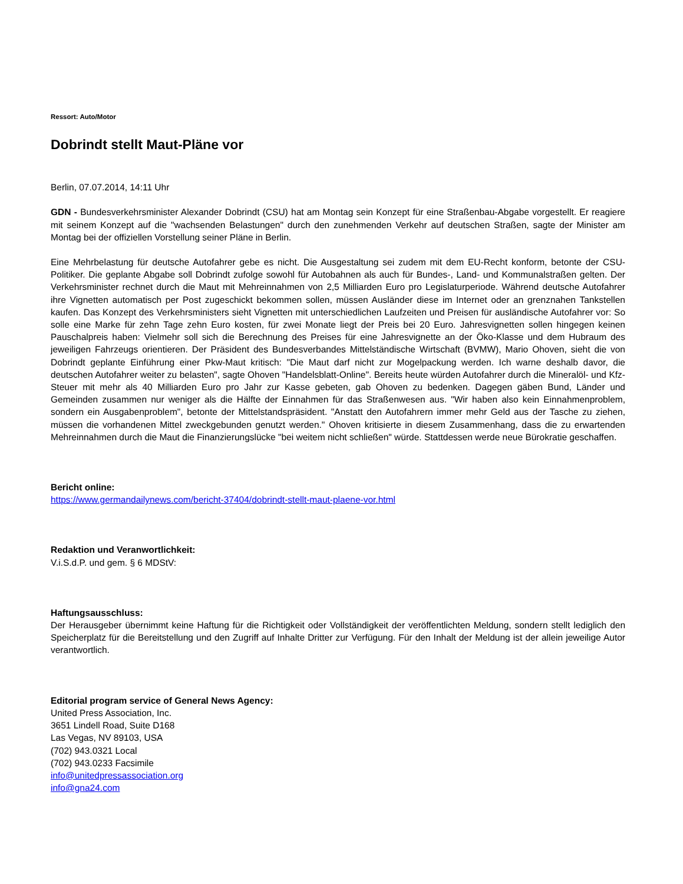Ressort: Auto/Motor
Dobrindt stellt Maut-Pläne vor
Berlin, 07.07.2014, 14:11 Uhr
GDN - Bundesverkehrsminister Alexander Dobrindt (CSU) hat am Montag sein Konzept für eine Straßenbau-Abgabe vorgestellt. Er reagiere mit seinem Konzept auf die "wachsenden Belastungen" durch den zunehmenden Verkehr auf deutschen Straßen, sagte der Minister am Montag bei der offiziellen Vorstellung seiner Pläne in Berlin.
Eine Mehrbelastung für deutsche Autofahrer gebe es nicht. Die Ausgestaltung sei zudem mit dem EU-Recht konform, betonte der CSU-Politiker. Die geplante Abgabe soll Dobrindt zufolge sowohl für Autobahnen als auch für Bundes-, Land- und Kommunalstraßen gelten. Der Verkehrsminister rechnet durch die Maut mit Mehreinnahmen von 2,5 Milliarden Euro pro Legislaturperiode. Während deutsche Autofahrer ihre Vignetten automatisch per Post zugeschickt bekommen sollen, müssen Ausländer diese im Internet oder an grenznahen Tankstellen kaufen. Das Konzept des Verkehrsministers sieht Vignetten mit unterschiedlichen Laufzeiten und Preisen für ausländische Autofahrer vor: So solle eine Marke für zehn Tage zehn Euro kosten, für zwei Monate liegt der Preis bei 20 Euro. Jahresvignetten sollen hingegen keinen Pauschalpreis haben: Vielmehr soll sich die Berechnung des Preises für eine Jahresvignette an der Öko-Klasse und dem Hubraum des jeweiligen Fahrzeugs orientieren. Der Präsident des Bundesverbandes Mittelständische Wirtschaft (BVMW), Mario Ohoven, sieht die von Dobrindt geplante Einführung einer Pkw-Maut kritisch: "Die Maut darf nicht zur Mogelpackung werden. Ich warne deshalb davor, die deutschen Autofahrer weiter zu belasten", sagte Ohoven "Handelsblatt-Online". Bereits heute würden Autofahrer durch die Mineralöl- und Kfz-Steuer mit mehr als 40 Milliarden Euro pro Jahr zur Kasse gebeten, gab Ohoven zu bedenken. Dagegen gäben Bund, Länder und Gemeinden zusammen nur weniger als die Hälfte der Einnahmen für das Straßenwesen aus. "Wir haben also kein Einnahmenproblem, sondern ein Ausgabenproblem", betonte der Mittelstandspräsident. "Anstatt den Autofahrern immer mehr Geld aus der Tasche zu ziehen, müssen die vorhandenen Mittel zweckgebunden genutzt werden." Ohoven kritisierte in diesem Zusammenhang, dass die zu erwartenden Mehreinnahmen durch die Maut die Finanzierungslücke "bei weitem nicht schließen" würde. Stattdessen werde neue Bürokratie geschaffen.
Bericht online:
https://www.germandailynews.com/bericht-37404/dobrindt-stellt-maut-plaene-vor.html
Redaktion und Veranwortlichkeit:
V.i.S.d.P. und gem. § 6 MDStV:
Haftungsausschluss:
Der Herausgeber übernimmt keine Haftung für die Richtigkeit oder Vollständigkeit der veröffentlichten Meldung, sondern stellt lediglich den Speicherplatz für die Bereitstellung und den Zugriff auf Inhalte Dritter zur Verfügung. Für den Inhalt der Meldung ist der allein jeweilige Autor verantwortlich.
Editorial program service of General News Agency:
United Press Association, Inc.
3651 Lindell Road, Suite D168
Las Vegas, NV 89103, USA
(702) 943.0321 Local
(702) 943.0233 Facsimile
info@unitedpressassociation.org
info@gna24.com